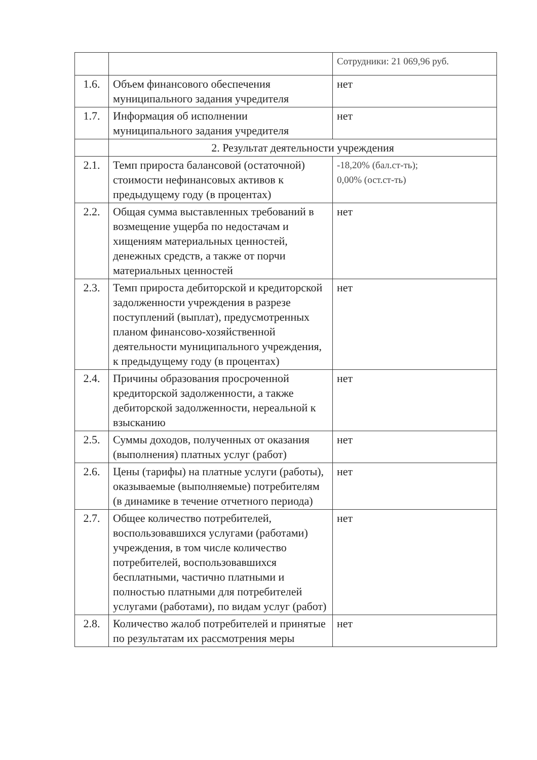| | | Сотрудники: 21 069,96 руб. |
| 1.6. | Объем финансового обеспечения муниципального задания учредителя | нет |
| 1.7. | Информация об исполнении муниципального задания учредителя | нет |
| | 2. Результат деятельности учреждения | |
| 2.1. | Темп прироста балансовой (остаточной) стоимости нефинансовых активов к предыдущему году (в процентах) | -18,20% (бал.ст-ть); 0,00% (ост.ст-ть) |
| 2.2. | Общая сумма выставленных требований в возмещение ущерба по недостачам и хищениям материальных ценностей, денежных средств, а также от порчи материальных ценностей | нет |
| 2.3. | Темп прироста дебиторской и кредиторской задолженности учреждения в разрезе поступлений (выплат), предусмотренных планом финансово-хозяйственной деятельности муниципального учреждения, к предыдущему году (в процентах) | нет |
| 2.4. | Причины образования просроченной кредиторской задолженности, а также дебиторской задолженности, нереальной к взысканию | нет |
| 2.5. | Суммы доходов, полученных от оказания (выполнения) платных услуг (работ) | нет |
| 2.6. | Цены (тарифы) на платные услуги (работы), оказываемые (выполняемые) потребителям (в динамике в течение отчетного периода) | нет |
| 2.7. | Общее количество потребителей, воспользовавшихся услугами (работами) учреждения, в том числе количество потребителей, воспользовавшихся бесплатными, частично платными и полностью платными для потребителей услугами (работами), по видам услуг (работ) | нет |
| 2.8. | Количество жалоб потребителей и принятые по результатам их рассмотрения меры | нет |